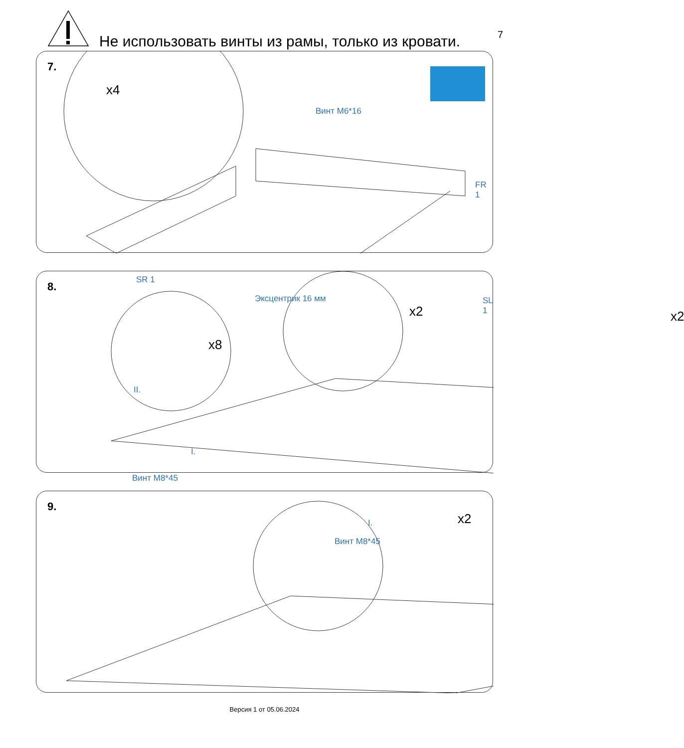Не использовать винты из рамы, только из кровати.
7
7.
x4
Винт M6*16
FR 1
SR 1
SL 1
8.
Эксцентрик 16 мм
x2 x2
x8
II.
I.
Винт M8*45
I.
Винт M8*45
9.
x2
Версия 1 от 05.06.2024